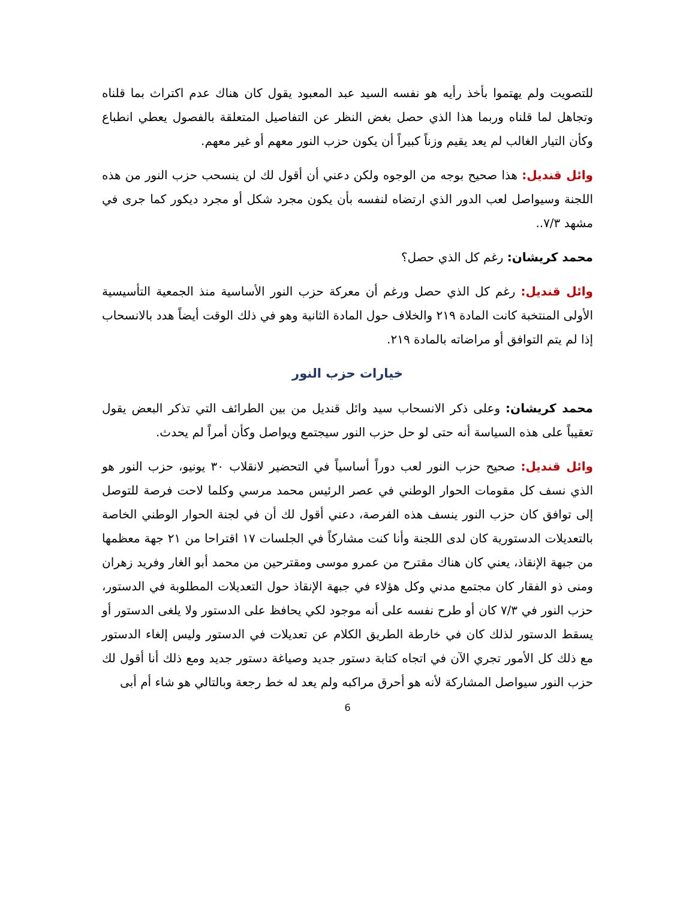للتصويت ولم يهتموا بأخذ رأيه هو نفسه السيد عبد المعبود يقول كان هناك عدم اكتراث بما قلناه وتجاهل لما قلناه وربما هذا الذي حصل بغض النظر عن التفاصيل المتعلقة بالفصول يعطي انطباع وكأن التيار الغالب لم يعد يقيم وزناً كبيراً أن يكون حزب النور معهم أو غير معهم.
وائل قنديل: هذا صحيح بوجه من الوجوه ولكن دعني أن أقول لك لن ينسحب حزب النور من هذه اللجنة وسيواصل لعب الدور الذي ارتضاه لنفسه بأن يكون مجرد شكل أو مجرد ديكور كما جرى في مشهد ٧/٣..
محمد كريشان: رغم كل الذي حصل؟
وائل قنديل: رغم كل الذي حصل ورغم أن معركة حزب النور الأساسية منذ الجمعية التأسيسية الأولى المنتخبة كانت المادة ٢١٩ والخلاف حول المادة الثانية وهو في ذلك الوقت أيضاً هدد بالانسحاب إذا لم يتم التوافق أو مراضاته بالمادة ٢١٩.
خيارات حزب النور
محمد كريشان: وعلى ذكر الانسحاب سيد وائل قنديل من بين الطرائف التي تذكر البعض يقول تعقيباً على هذه السياسة أنه حتى لو حل حزب النور سيجتمع ويواصل وكأن أمراً لم يحدث.
وائل قنديل: صحيح حزب النور لعب دوراً أساسياً في التحضير لانقلاب ٣٠ يونيو، حزب النور هو الذي نسف كل مقومات الحوار الوطني في عصر الرئيس محمد مرسي وكلما لاحت فرصة للتوصل إلى توافق كان حزب النور ينسف هذه الفرصة، دعني أقول لك أن في لجنة الحوار الوطني الخاصة بالتعديلات الدستورية كان لدى اللجنة وأنا كنت مشاركاً في الجلسات ١٧ اقتراحا من ٢١ جهة معظمها من جبهة الإنقاذ، يعني كان هناك مقترح من عمرو موسى ومقترحين من محمد أبو الغار وفريد زهران ومنى ذو الفقار كان مجتمع مدني وكل هؤلاء في جبهة الإنقاذ حول التعديلات المطلوبة في الدستور، حزب النور في ٧/٣ كان أو طرح نفسه على أنه موجود لكي يحافظ على الدستور ولا يلغى الدستور أو يسقط الدستور لذلك كان في خارطة الطريق الكلام عن تعديلات في الدستور وليس إلغاء الدستور مع ذلك كل الأمور تجري الآن في اتجاه كتابة دستور جديد وصياغة دستور جديد ومع ذلك أنا أقول لك حزب النور سيواصل المشاركة لأنه هو أحرق مراكبه ولم يعد له خط رجعة وبالتالي هو شاء أم أبى
6